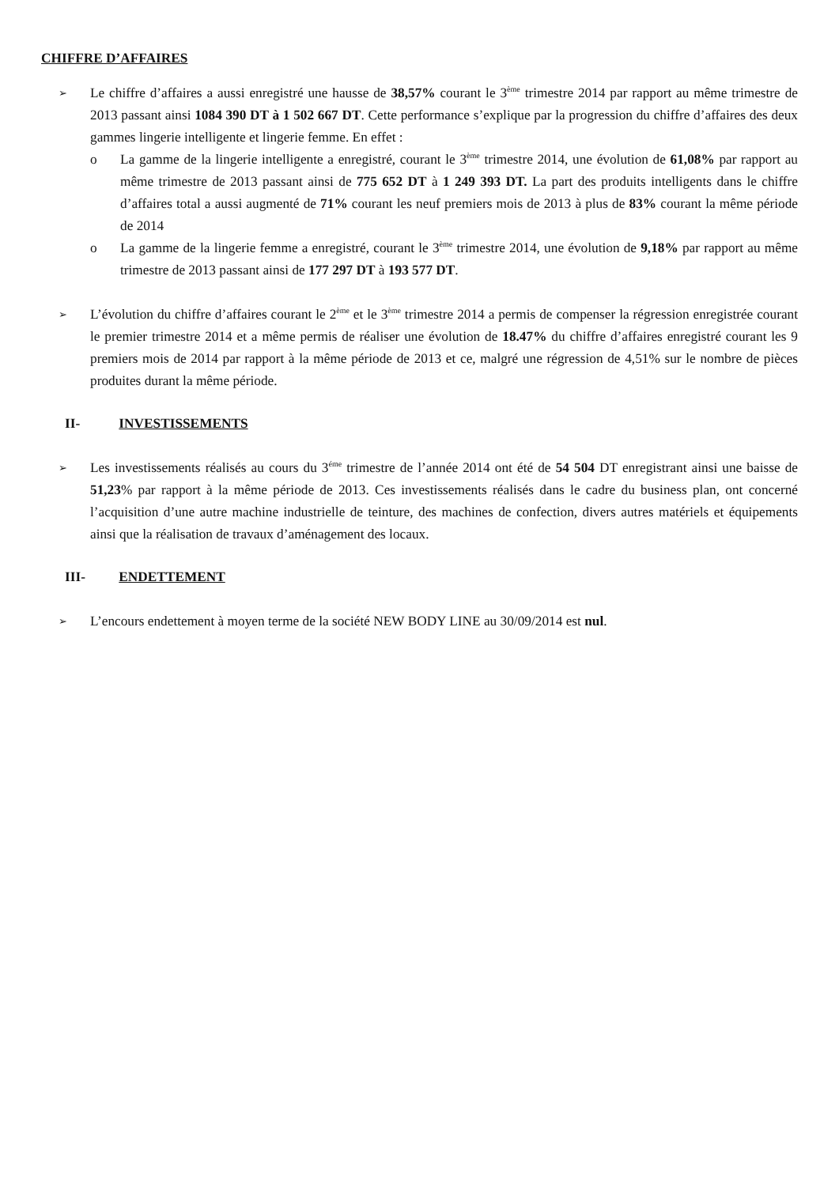CHIFFRE D’AFFAIRES
➢
Le chiffre d’affaires a aussi enregistré une hausse de 38,57% courant le 3<sup>ème</sup> trimestre 2014 par rapport au même trimestre de 2013 passant ainsi 1084 390 DT à 1 502 667 DT. Cette performance s’explique par la progression du chiffre d’affaires des deux gammes lingerie intelligente et lingerie femme. En effet :
o La gamme de la lingerie intelligente a enregistré, courant le 3<sup>ème</sup> trimestre 2014, une évolution de 61,08% par rapport au même trimestre de 2013 passant ainsi de 775 652 DT à 1 249 393 DT. La part des produits intelligents dans le chiffre d’affaires total a aussi augmenté de 71% courant les neuf premiers mois de 2013 à plus de 83% courant la même période de 2014
o La gamme de la lingerie femme a enregistré, courant le 3<sup>ème</sup> trimestre 2014, une évolution de 9,18% par rapport au même trimestre de 2013 passant ainsi de 177 297 DT à 193 577 DT.
➢
L’évolution du chiffre d’affaires courant le 2<sup>ème</sup> et le 3<sup>ème</sup> trimestre 2014 a permis de compenser la régression enregistrée courant le premier trimestre 2014 et a même permis de réaliser une évolution de 18.47% du chiffre d’affaires enregistré courant les 9 premiers mois de 2014 par rapport à la même période de 2013 et ce, malgré une régression de 4,51% sur le nombre de pièces produites durant la même période.
II- INVESTISSEMENTS
➢
Les investissements réalisés au cours du 3<sup>éme</sup> trimestre de l’année 2014 ont été de 54 504 DT enregistrant ainsi une baisse de 51,23% par rapport à la même période de 2013. Ces investissements réalisés dans le cadre du business plan, ont concerné l’acquisition d’une autre machine industrielle de teinture, des machines de confection, divers autres matériels et équipements ainsi que la réalisation de travaux d’aménagement des locaux.
III- ENDETTEMENT
➢
L’encours endettement à moyen terme de la société NEW BODY LINE au 30/09/2014 est nul.